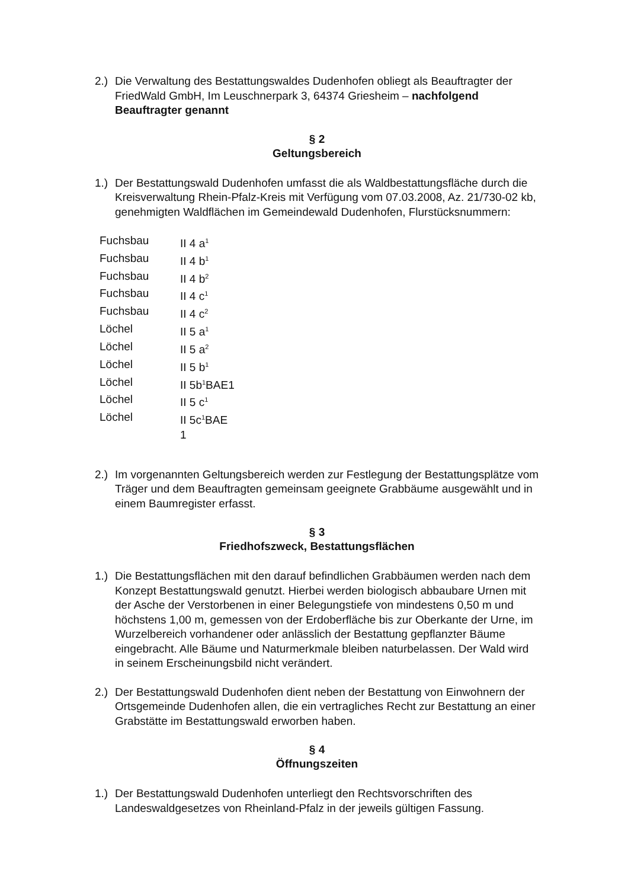2.)
Die Verwaltung des Bestattungswaldes Dudenhofen obliegt als Beauftragter der FriedWald GmbH, Im Leuschnerpark 3, 64374 Griesheim – nachfolgend Beauftragter genannt
§ 2
Geltungsbereich
1.)
Der Bestattungswald Dudenhofen umfasst die als Waldbestattungsfläche durch die Kreisverwaltung Rhein-Pfalz-Kreis mit Verfügung vom 07.03.2008, Az. 21/730-02 kb, genehmigten Waldflächen im Gemeindewald Dudenhofen, Flurstücksnummern:
| Fuchsbau | II 4 a<sup>1</sup> |
| Fuchsbau | II 4 b<sup>1</sup> |
| Fuchsbau | II 4 b<sup>2</sup> |
| Fuchsbau | II 4 c<sup>1</sup> |
| Fuchsbau | II 4 c<sup>2</sup> |
| Löchel | II 5 a<sup>1</sup> |
| Löchel | II 5 a<sup>2</sup> |
| Löchel | II 5 b<sup>1</sup> |
| Löchel | II 5b<sup>1</sup>BAE1 |
| Löchel | II 5 c<sup>1</sup> |
| Löchel | II 5c<sup>1</sup>BAE 1 |
2.)
Im vorgenannten Geltungsbereich werden zur Festlegung der Bestattungsplätze vom Träger und dem Beauftragten gemeinsam geeignete Grabbäume ausgewählt und in einem Baumregister erfasst.
§ 3
Friedhofszweck, Bestattungsflächen
1.)
Die Bestattungsflächen mit den darauf befindlichen Grabbäumen werden nach dem Konzept Bestattungswald genutzt. Hierbei werden biologisch abbaubare Urnen mit der Asche der Verstorbenen in einer Belegungstiefe von mindestens 0,50 m und höchstens 1,00 m, gemessen von der Erdoberfläche bis zur Oberkante der Urne, im Wurzelbereich vorhandener oder anlässlich der Bestattung gepflanzter Bäume eingebracht. Alle Bäume und Naturmerkmale bleiben naturbelassen. Der Wald wird in seinem Erscheinungsbild nicht verändert.
2.)
Der Bestattungswald Dudenhofen dient neben der Bestattung von Einwohnern der Ortsgemeinde Dudenhofen allen, die ein vertragliches Recht zur Bestattung an einer Grabstätte im Bestattungswald erworben haben.
§ 4
Öffnungszeiten
1.)
Der Bestattungswald Dudenhofen unterliegt den Rechtsvorschriften des Landeswaldgesetzes von Rheinland-Pfalz in der jeweils gültigen Fassung.